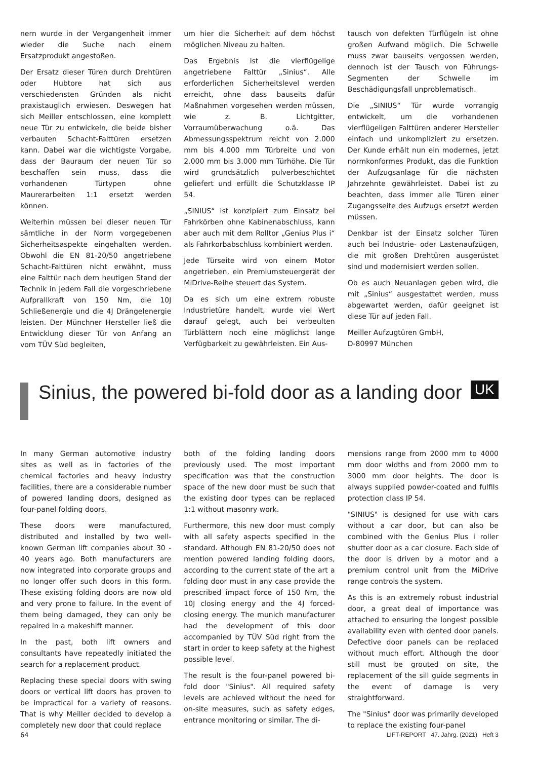nern wurde in der Vergangenheit immer wieder die Suche nach einem Ersatzprodukt angestoßen.
Der Ersatz dieser Türen durch Drehtüren oder Hubtore hat sich aus verschiedensten Gründen als nicht praxistauglich erwiesen. Deswegen hat sich Meiller entschlossen, eine komplett neue Tür zu entwickeln, die beide bisher verbauten Schacht-Falttüren ersetzen kann. Dabei war die wichtigste Vorgabe, dass der Bauraum der neuen Tür so beschaffen sein muss, dass die vorhandenen Türtypen ohne Maurerarbeiten 1:1 ersetzt werden können.
Weiterhin müssen bei dieser neuen Tür sämtliche in der Norm vorgegebenen Sicherheitsaspekte eingehalten werden. Obwohl die EN 81-20/50 angetriebene Schacht-Falttüren nicht erwähnt, muss eine Falttür nach dem heutigen Stand der Technik in jedem Fall die vorgeschriebene Aufprallkraft von 150 Nm, die 10J Schließenergie und die 4J Drängelenergie leisten. Der Münchner Hersteller ließ die Entwicklung dieser Tür von Anfang an vom TÜV Süd begleiten,
um hier die Sicherheit auf dem höchst möglichen Niveau zu halten.
Das Ergebnis ist die vierflügelige angetriebene Falttür „Sinius“. Alle erforderlichen Sicherheitslevel werden erreicht, ohne dass bauseits dafür Maßnahmen vorgesehen werden müssen, wie z. B. Lichtgitter, Vorraumüberwachung o.ä. Das Abmessungsspektrum reicht von 2.000 mm bis 4.000 mm Türbreite und von 2.000 mm bis 3.000 mm Türhöhe. Die Tür wird grundsätzlich pulverbeschichtet geliefert und erfüllt die Schutzklasse IP 54.
„SINIUS“ ist konzipiert zum Einsatz bei Fahrkörben ohne Kabinenabschluss, kann aber auch mit dem Rolltor „Genius Plus i“ als Fahrkorbabschluss kombiniert werden.
Jede Türseite wird von einem Motor angetrieben, ein Premiumsteuergerät der MiDrive-Reihe steuert das System.
Da es sich um eine extrem robuste Industrietüre handelt, wurde viel Wert darauf gelegt, auch bei verbeulten Türblättern noch eine möglichst lange Verfügbarkeit zu gewährleisten. Ein Aus-
tausch von defekten Türflügeln ist ohne großen Aufwand möglich. Die Schwelle muss zwar bauseits vergossen werden, dennoch ist der Tausch von Führungs-Segmenten der Schwelle im Beschädigungsfall unproblematisch.
Die „SINIUS“ Tür wurde vorrangig entwickelt, um die vorhandenen vierflügeligen Falttüren anderer Hersteller einfach und unkompliziert zu ersetzen. Der Kunde erhält nun ein modernes, jetzt normkonformes Produkt, das die Funktion der Aufzugsanlage für die nächsten Jahrzehnte gewährleistet. Dabei ist zu beachten, dass immer alle Türen einer Zugangsseite des Aufzugs ersetzt werden müssen.
Denkbar ist der Einsatz solcher Türen auch bei Industrie- oder Lastenaufzügen, die mit großen Drehtüren ausgerüstet sind und modernisiert werden sollen.
Ob es auch Neuanlagen geben wird, die mit „Sinius“ ausgestattet werden, muss abgewartet werden, dafür geeignet ist diese Tür auf jeden Fall.
Meiller Aufzugtüren GmbH,
D-80997 München
Sinius, the powered bi-fold door as a landing door
UK
In many German automotive industry sites as well as in factories of the chemical factories and heavy industry facilities, there are a considerable number of powered landing doors, designed as four-panel folding doors.
These doors were manufactured, distributed and installed by two well-known German lift companies about 30 - 40 years ago. Both manufacturers are now integrated into corporate groups and no longer offer such doors in this form. These existing folding doors are now old and very prone to failure. In the event of them being damaged, they can only be repaired in a makeshift manner.
In the past, both lift owners and consultants have repeatedly initiated the search for a replacement product.
Replacing these special doors with swing doors or vertical lift doors has proven to be impractical for a variety of reasons. That is why Meiller decided to develop a completely new door that could replace
both of the folding landing doors previously used. The most important specification was that the construction space of the new door must be such that the existing door types can be replaced 1:1 without masonry work.
Furthermore, this new door must comply with all safety aspects specified in the standard. Although EN 81-20/50 does not mention powered landing folding doors, according to the current state of the art a folding door must in any case provide the prescribed impact force of 150 Nm, the 10J closing energy and the 4J forced-closing energy. The munich manufacturer had the development of this door accompanied by TÜV Süd right from the start in order to keep safety at the highest possible level.
The result is the four-panel powered bi-fold door "Sinius". All required safety levels are achieved without the need for on-site measures, such as safety edges, entrance monitoring or similar. The di-
mensions range from 2000 mm to 4000 mm door widths and from 2000 mm to 3000 mm door heights. The door is always supplied powder-coated and fulfils protection class IP 54.
"SINIUS" is designed for use with cars without a car door, but can also be combined with the Genius Plus i roller shutter door as a car closure. Each side of the door is driven by a motor and a premium control unit from the MiDrive range controls the system.
As this is an extremely robust industrial door, a great deal of importance was attached to ensuring the longest possible availability even with dented door panels. Defective door panels can be replaced without much effort. Although the door still must be grouted on site, the replacement of the sill guide segments in the event of damage is very straightforward.
The "Sinius" door was primarily developed to replace the existing four-panel
64 LIFT-REPORT 47. Jahrg. (2021) Heft 3